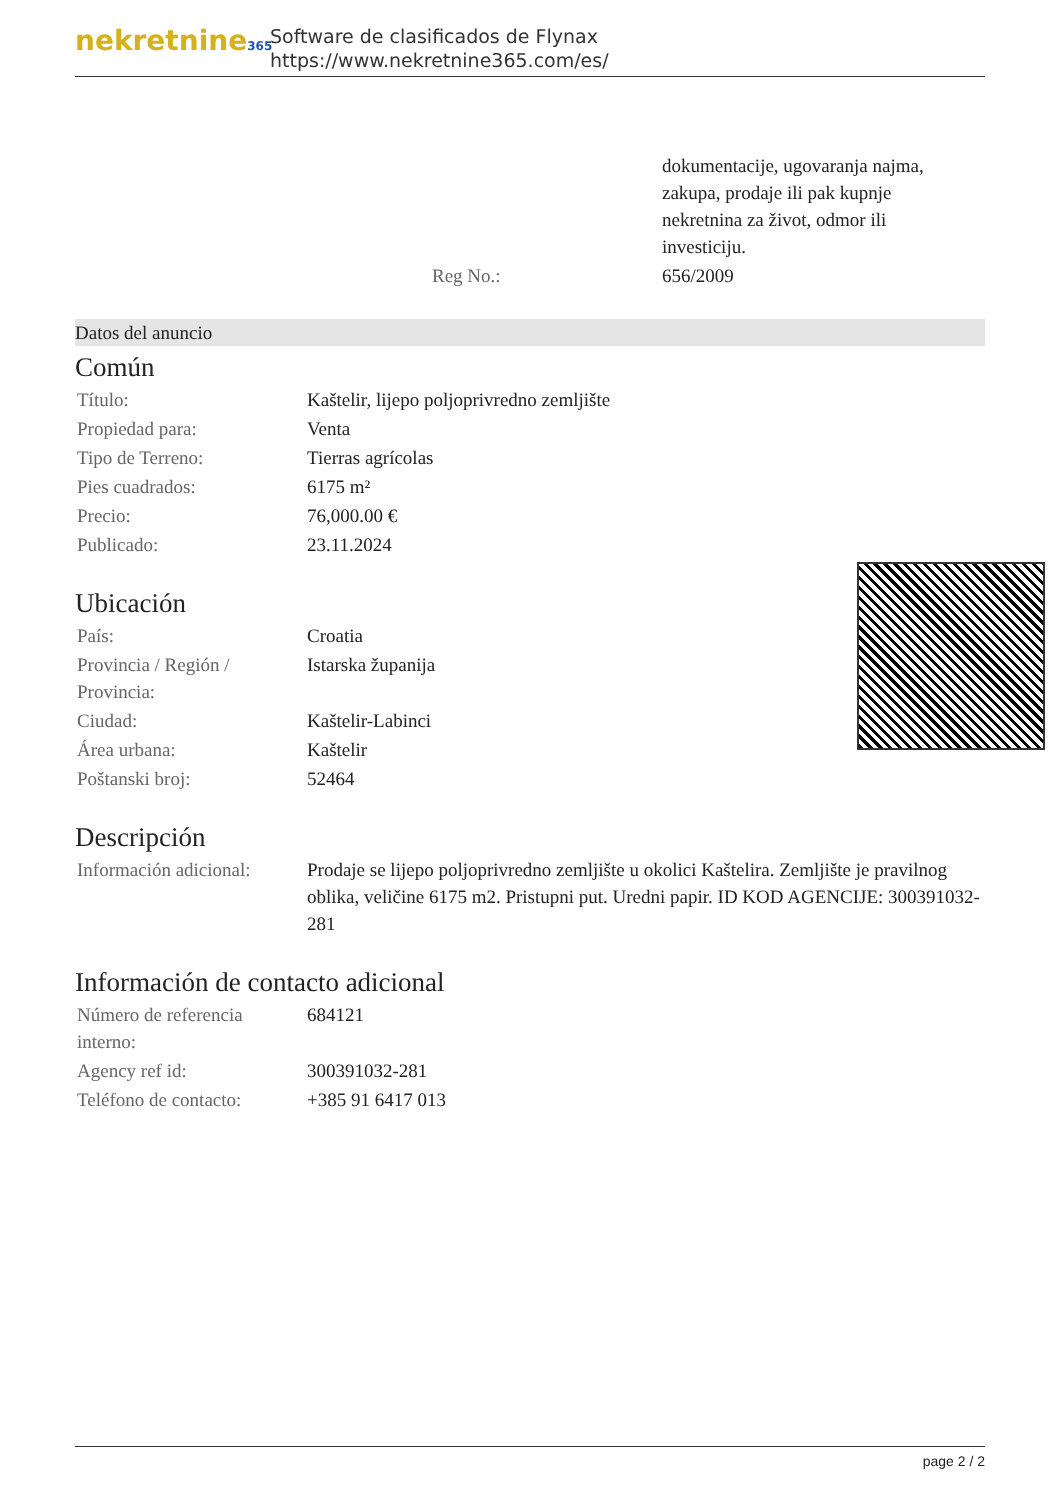nekretnine365
Software de clasificados de Flynax
https://www.nekretnine365.com/es/
| | dokumentacije, ugovaranja najma, zakupa, prodaje ili pak kupnje nekretnina za život, odmor ili investiciju. |
| Reg No.: | 656/2009 |
Datos del anuncio
Común
| Título: | Kaštelir, lijepo poljoprivredno zemljište |
| Propiedad para: | Venta |
| Tipo de Terreno: | Tierras agrícolas |
| Pies cuadrados: | 6175 m² |
| Precio: | 76,000.00 € |
| Publicado: | 23.11.2024 |
Ubicación
| País: | Croatia |
| Provincia / Región / Provincia: | Istarska županija |
| Ciudad: | Kaštelir-Labinci |
| Área urbana: | Kaštelir |
| Poštanski broj: | 52464 |
Descripción
| Información adicional: | Prodaje se lijepo poljoprivredno zemljište u okolici Kaštelira. Zemljište je pravilnog oblika, veličine 6175 m2. Pristupni put. Uredni papir. ID KOD AGENCIJE: 300391032-281 |
Información de contacto adicional
| Número de referencia interno: | 684121 |
| Agency ref id: | 300391032-281 |
| Teléfono de contacto: | +385 91 6417 013 |
page 2 / 2